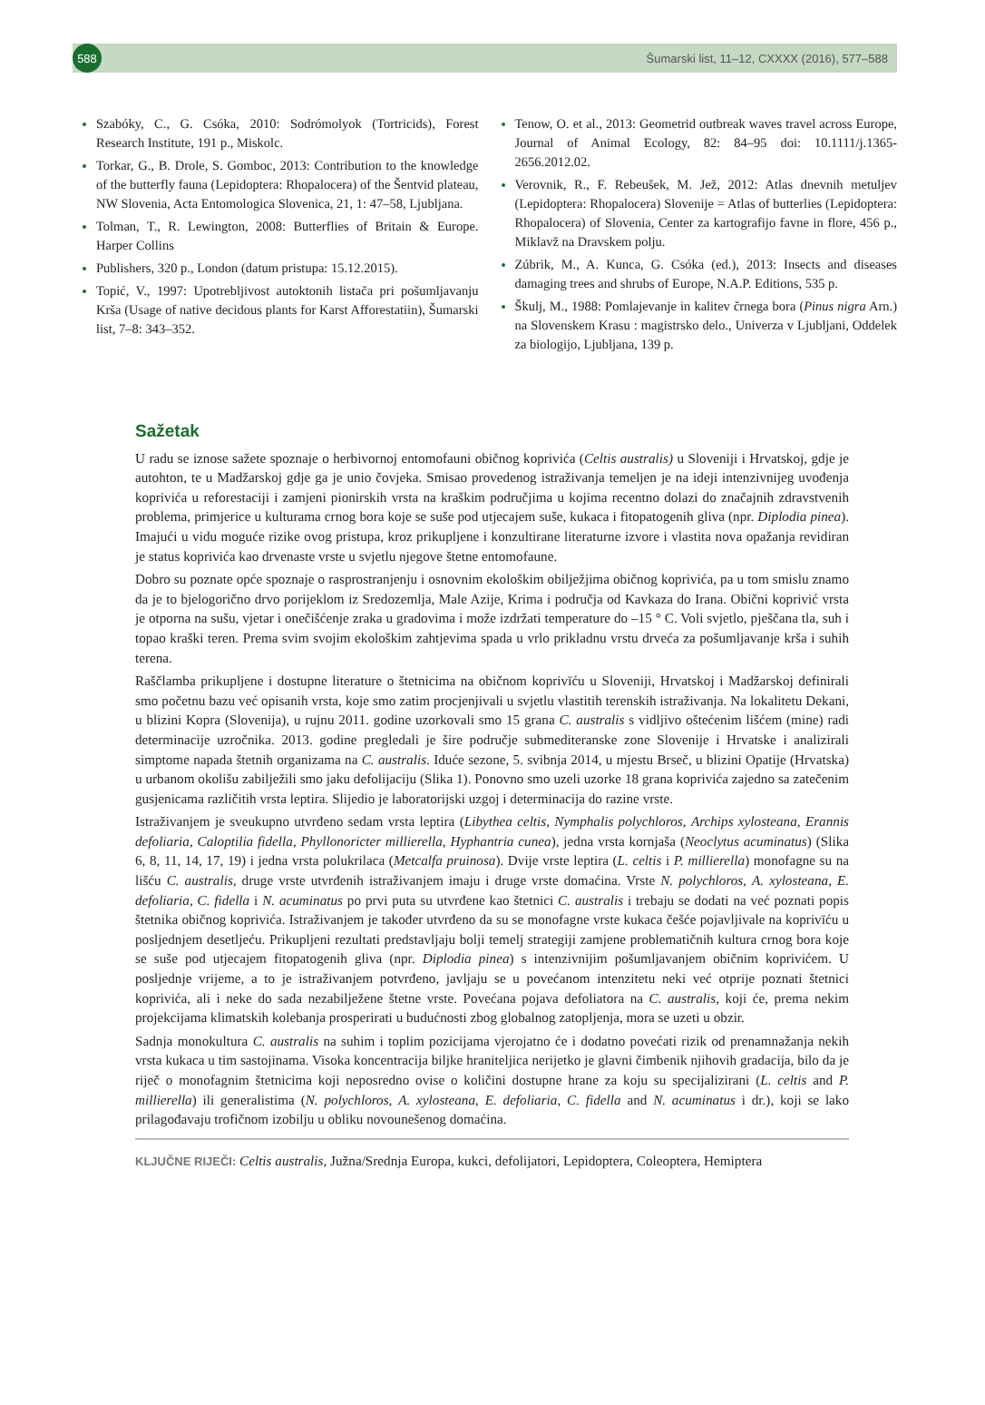588
Šumarski list, 11–12, CXXXX (2016), 577–588
Szabóky, C., G. Csóka, 2010: Sodrómolyok (Tortricids), Forest Research Institute, 191 p., Miskolc.
Torkar, G., B. Drole, S. Gomboc, 2013: Contribution to the knowledge of the butterfly fauna (Lepidoptera: Rhopalocera) of the Šentvid plateau, NW Slovenia, Acta Entomologica Slovenica, 21, 1: 47–58, Ljubljana.
Tolman, T., R. Lewington, 2008: Butterflies of Britain & Europe. Harper Collins
Publishers, 320 p., London (datum pristupa: 15.12.2015).
Topić, V., 1997: Upotrebljivost autoktonih listača pri pošumljavanju Krša (Usage of native decidous plants for Karst Afforestatiin), Šumarski list, 7–8: 343–352.
Tenow, O. et al., 2013: Geometrid outbreak waves travel across Europe, Journal of Animal Ecology, 82: 84–95 doi: 10.1111/j.1365-2656.2012.02.
Verovnik, R., F. Rebeušek, M. Jež, 2012: Atlas dnevnih metuljev (Lepidoptera: Rhopalocera) Slovenije = Atlas of butterlies (Lepidoptera: Rhopalocera) of Slovenia, Center za kartografijo favne in flore, 456 p., Miklavž na Dravskem polju.
Zúbrik, M., A. Kunca, G. Csóka (ed.), 2013: Insects and diseases damaging trees and shrubs of Europe, N.A.P. Editions, 535 p.
Škulj, M., 1988: Pomlajevanje in kalitev črnega bora (Pinus nigra Arn.) na Slovenskem Krasu : magistrsko delo., Univerza v Ljubljani, Oddelek za biologijo, Ljubljana, 139 p.
Sažetak
U radu se iznose sažete spoznaje o herbivornoj entomofauni običnog koprivića (Celtis australis) u Sloveniji i Hrvatskoj, gdje je autohton, te u Madžarskoj gdje ga je unio čovjeka. Smisao provedenog istraživanja temeljen je na ideji intenzivnijeg uvođenja koprivića u reforestaciji i zamjeni pionirskih vrsta na kraškim područjima u kojima recentno dolazi do značajnih zdravstvenih problema, primjerice u kulturama crnog bora koje se suše pod utjecajem suše, kukaca i fitopatogenih gliva (npr. Diplodia pinea). Imajući u vidu moguće rizike ovog pristupa, kroz prikupljene i konzultirane literaturne izvore i vlastita nova opažanja revidiran je status koprivića kao drvenaste vrste u svjetlu njegove štetne entomofaune.
Dobro su poznate opće spoznaje o rasprostranjenju i osnovnim ekološkim obilježjima običnog koprivića, pa u tom smislu znamo da je to bjelogorično drvo porijeklom iz Sredozemlja, Male Azije, Krima i područja od Kavkaza do Irana. Obični koprivić vrsta je otporna na sušu, vjetar i onečišćenje zraka u gradovima i može izdržati temperature do –15 ° C. Voli svjetlo, pješčana tla, suh i topao kraški teren. Prema svim svojim ekološkim zahtjevima spada u vrlo prikladnu vrstu drveća za pošumljavanje krša i suhih terena.
Raščlamba prikupljene i dostupne literature o štetnicima na običnom koprivīću u Sloveniji, Hrvatskoj i Madžarskoj definirali smo početnu bazu već opisanih vrsta, koje smo zatim procjenjivali u svjetlu vlastitih terenskih istraživanja. Na lokalitetu Dekani, u blizini Kopra (Slovenija), u rujnu 2011. godine uzorkovali smo 15 grana C. australis s vidljivo oštećenim lišćem (mine) radi determinacije uzročnika. 2013. godine pregledali je šire područje submediteranske zone Slovenije i Hrvatske i analizirali simptome napada štetnih organizama na C. australis. Iduće sezone, 5. svibnja 2014, u mjestu Brseč, u blizini Opatije (Hrvatska) u urbanom okolišu zabilježili smo jaku defolijaciju (Slika 1). Ponovno smo uzeli uzorke 18 grana koprivića zajedno sa zatečenim gusjenicama različitih vrsta leptira. Slijedio je laboratorijski uzgoj i determinacija do razine vrste.
Istraživanjem je sveukupno utvrđeno sedam vrsta leptira (Libythea celtis, Nymphalis polychloros, Archips xylosteana, Erannis defoliaria, Caloptilia fidella, Phyllonoricter millierella, Hyphantria cunea), jedna vrsta kornjaša (Neoclytus acuminatus) (Slika 6, 8, 11, 14, 17, 19) i jedna vrsta polukrilaca (Metcalfa pruinosa). Dvije vrste leptira (L. celtis i P. millierella) monofagne su na lišću C. australis, druge vrste utvrđenih istraživanjem imaju i druge vrste domaćina. Vrste N. polychloros, A. xylosteana, E. defoliaria, C. fidella i N. acuminatus po prvi puta su utvrđene kao štetnici C. australis i trebaju se dodati na već poznati popis štetnika običnog koprivića. Istraživanjem je također utvrđeno da su se monofagne vrste kukaca češće pojavljivale na koprivīću u posljednjem desetljeću. Prikupljeni rezultati predstavljaju bolji temelj strategiji zamjene problematičnih kultura crnog bora koje se suše pod utjecajem fitopatogenih gliva (npr. Diplodia pinea) s intenzivnijim pošumljavanjem običnim koprivićem. U posljednje vrijeme, a to je istraživanjem potvrđeno, javljaju se u povećanom intenzitetu neki već otprije poznati štetnici koprivića, ali i neke do sada nezabilježene štetne vrste. Povećana pojava defoliatora na C. australis, koji će, prema nekim projekcijama klimatskih kolebanja prosperirati u budućnosti zbog globalnog zatopljenja, mora se uzeti u obzir.
Sadnja monokultura C. australis na suhim i toplim pozicijama vjerojatno će i dodatno povećati rizik od prenamnažanja nekih vrsta kukaca u tim sastojinama. Visoka koncentracija biljke hraniteljica nerijetko je glavni čimbenik njihovih gradacija, bilo da je riječ o monofagnim štetnicima koji neposredno ovise o količini dostupne hrane za koju su specijalizirani (L. celtis and P. millierella) ili generalistima (N. polychloros, A. xylosteana, E. defoliaria, C. fidella and N. acuminatus i dr.), koji se lako prilagođavaju trofičnom izobilju u obliku novounešenog domaćina.
KLJUČNE RIJEČI: Celtis australis, Južna/Srednja Europa, kukci, defolijatori, Lepidoptera, Coleoptera, Hemiptera